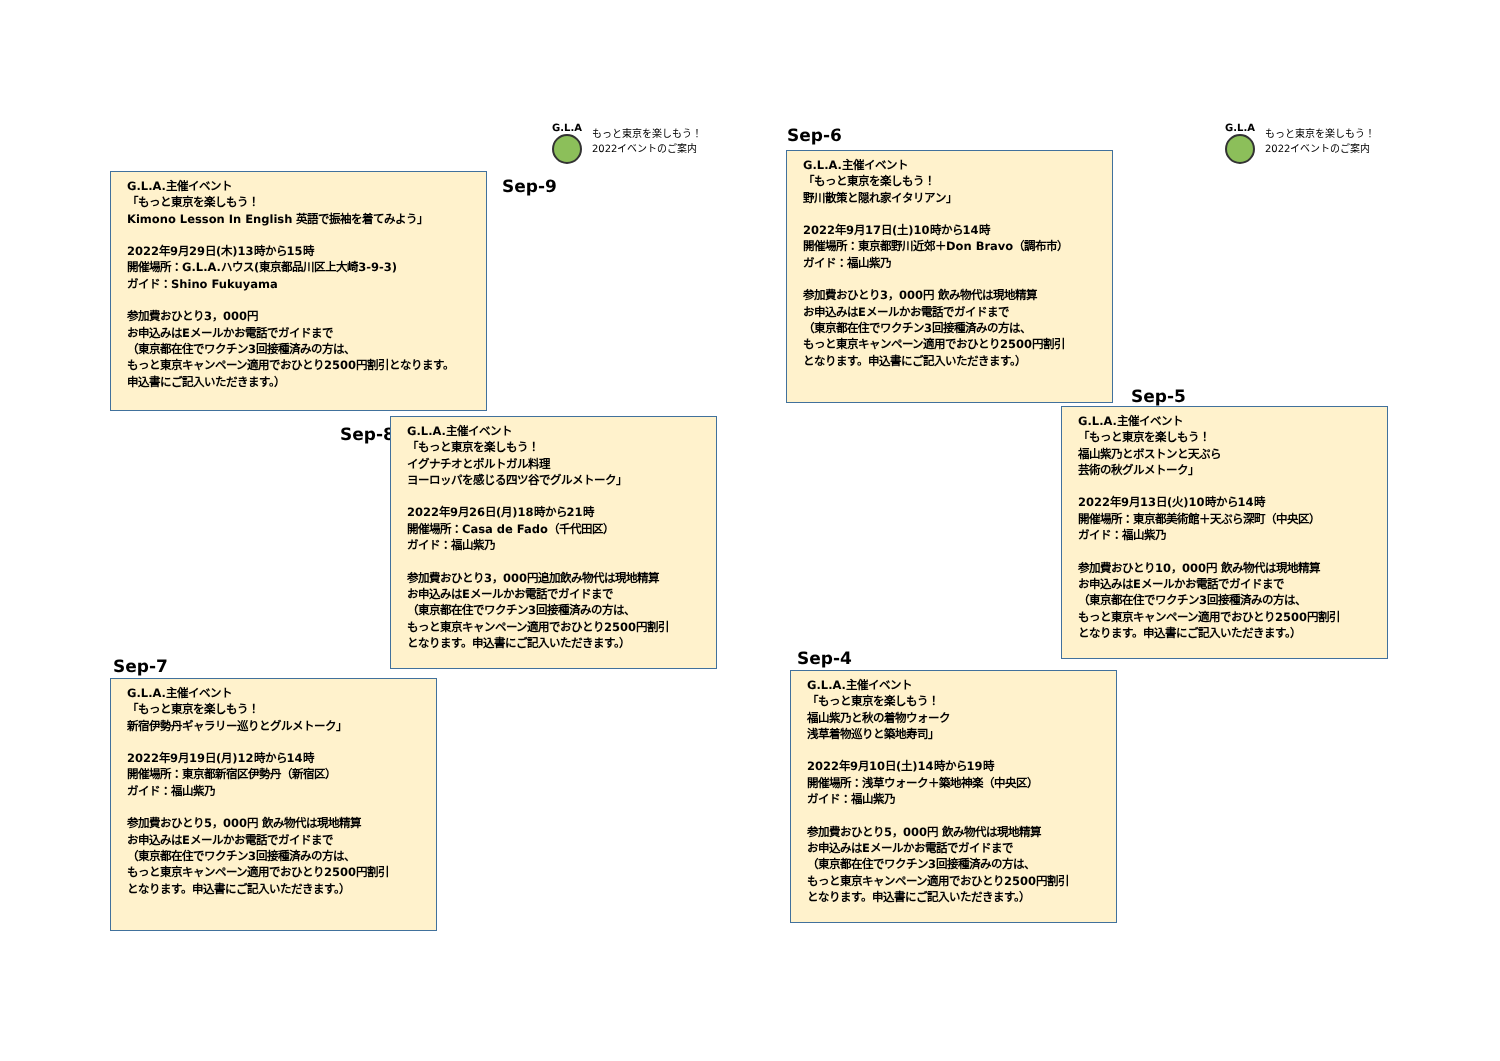G.L.A
もっと東京を楽しもう！
2022イベントのご案内
Sep-9
G.L.A.主催イベント
「もっと東京を楽しもう！
Kimono Lesson In English 英語で振袖を着てみよう」
2022年9月29日(木)13時から15時
開催場所：G.L.A.ハウス(東京都品川区上大崎3-9-3)
ガイド：Shino Fukuyama
参加費おひとり3，000円
お申込みはEメールかお電話でガイドまで
（東京都在住でワクチン3回接種済みの方は、
もっと東京キャンペーン適用でおひとり2500円割引となります。
申込書にご記入いただきます。）
Sep-8
G.L.A.主催イベント
「もっと東京を楽しもう！
イグナチオとポルトガル料理
ヨーロッパを感じる四ツ谷でグルメトーク」
2022年9月26日(月)18時から21時
開催場所：Casa de Fado（千代田区）
ガイド：福山紫乃
参加費おひとり3，000円追加飲み物代は現地精算
お申込みはEメールかお電話でガイドまで
（東京都在住でワクチン3回接種済みの方は、
もっと東京キャンペーン適用でおひとり2500円割引
となります。申込書にご記入いただきます。）
Sep-7
G.L.A.主催イベント
「もっと東京を楽しもう！
新宿伊勢丹ギャラリー巡りとグルメトーク」
2022年9月19日(月)12時から14時
開催場所：東京都新宿区伊勢丹（新宿区）
ガイド：福山紫乃
参加費おひとり5，000円 飲み物代は現地精算
お申込みはEメールかお電話でガイドまで
（東京都在住でワクチン3回接種済みの方は、
もっと東京キャンペーン適用でおひとり2500円割引
となります。申込書にご記入いただきます。）
G.L.A
もっと東京を楽しもう！
2022イベントのご案内
Sep-6
G.L.A.主催イベント
「もっと東京を楽しもう！
野川散策と隠れ家イタリアン」
2022年9月17日(土)10時から14時
開催場所：東京都野川近郊＋Don Bravo（調布市）
ガイド：福山紫乃
参加費おひとり3，000円 飲み物代は現地精算
お申込みはEメールかお電話でガイドまで
（東京都在住でワクチン3回接種済みの方は、
もっと東京キャンペーン適用でおひとり2500円割引
となります。申込書にご記入いただきます。）
Sep-5
G.L.A.主催イベント
「もっと東京を楽しもう！
福山紫乃とボストンと天ぷら
芸術の秋グルメトーク」
2022年9月13日(火)10時から14時
開催場所：東京都美術館＋天ぷら深町（中央区）
ガイド：福山紫乃
参加費おひとり10，000円 飲み物代は現地精算
お申込みはEメールかお電話でガイドまで
（東京都在住でワクチン3回接種済みの方は、
もっと東京キャンペーン適用でおひとり2500円割引
となります。申込書にご記入いただきます。）
Sep-4
G.L.A.主催イベント
「もっと東京を楽しもう！
福山紫乃と秋の着物ウォーク
浅草着物巡りと築地寿司」
2022年9月10日(土)14時から19時
開催場所：浅草ウォーク＋築地神楽（中央区）
ガイド：福山紫乃
参加費おひとり5，000円 飲み物代は現地精算
お申込みはEメールかお電話でガイドまで
（東京都在住でワクチン3回接種済みの方は、
もっと東京キャンペーン適用でおひとり2500円割引
となります。申込書にご記入いただきます。）